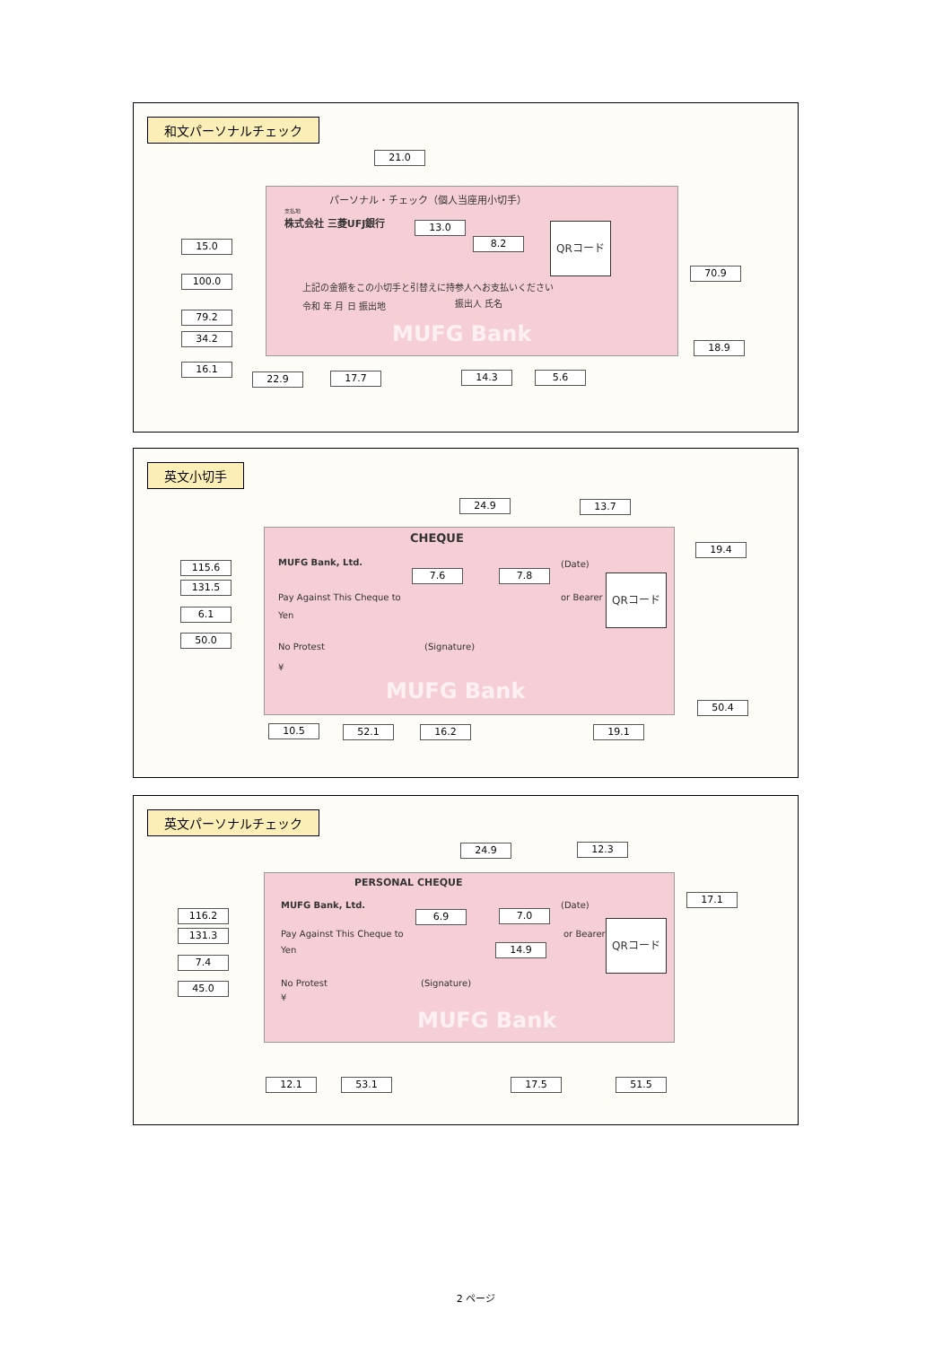和文パーソナルチェック
パーソナル・チェック（個人当座用小切手）
支払地
株式会社 三菱UFJ銀行
上記の金額をこの小切手と引替えに持参人へお支払いください
令和 年 月 日 振出地 振出人 氏名
MUFG Bank
QRコード
21.0
13.0
8.2
15.0
100.0
70.9
79.2
34.2
18.9
16.1
22.9 17.7 14.3 5.6
英文小切手
CHEQUE
MUFG Bank, Ltd. (Date)
Pay Against This Cheque to or Bearer
Yen
No Protest (Signature)
¥
MUFG Bank
QRコード
24.9 13.7
19.4
115.6
131.5
7.6 7.8
6.1
50.0
50.4
10.5 52.1 16.2 19.1
英文パーソナルチェック
PERSONAL CHEQUE
MUFG Bank, Ltd. (Date)
Pay Against This Cheque to or Bearer
Yen
No Protest (Signature)
¥
MUFG Bank
QRコード
24.9 12.3
17.1
116.2
131.3
6.9 7.0
14.9
7.4
45.0
12.1 53.1 17.5 51.5
2 ページ